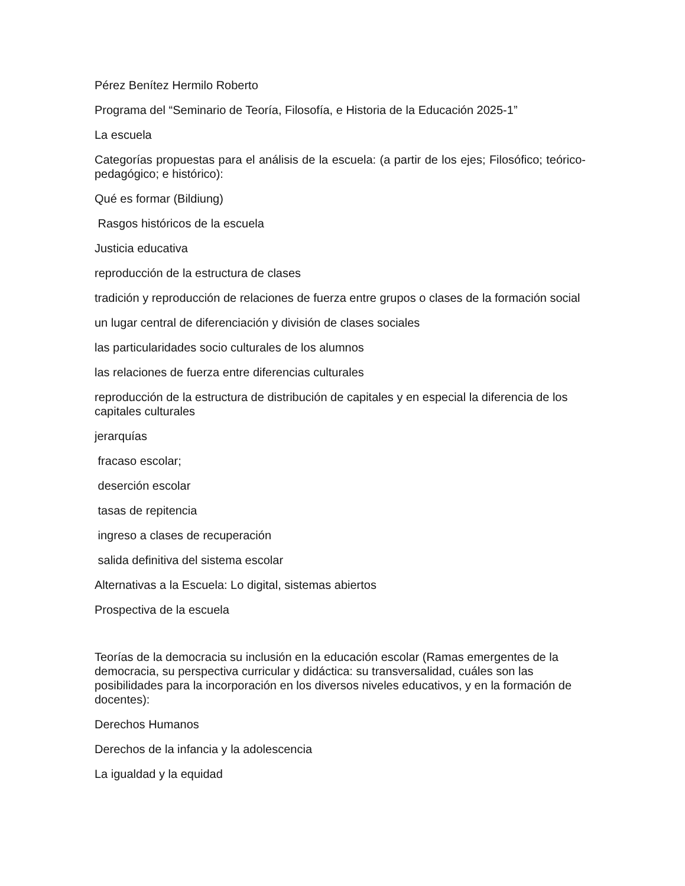Pérez Benítez Hermilo Roberto
Programa del “Seminario de Teoría, Filosofía, e Historia de la Educación 2025-1”
La escuela
Categorías propuestas para el análisis de la escuela: (a partir de los ejes; Filosófico; teórico-pedagógico; e histórico):
Qué es formar (Bildiung)
Rasgos históricos de la escuela
Justicia educativa
reproducción de la estructura de clases
tradición y reproducción de relaciones de fuerza entre grupos o clases de la formación social
un lugar central de diferenciación y división de clases sociales
las particularidades socio culturales de los alumnos
las relaciones de fuerza entre diferencias culturales
reproducción de la estructura de distribución de capitales y en especial la diferencia de los capitales culturales
jerarquías
fracaso escolar;
deserción escolar
tasas de repitencia
ingreso a clases de recuperación
salida definitiva del sistema escolar
Alternativas a la Escuela: Lo digital, sistemas abiertos
Prospectiva de la escuela
Teorías de la democracia su inclusión en la educación escolar (Ramas emergentes de la democracia, su perspectiva curricular y didáctica: su transversalidad, cuáles son las posibilidades para la incorporación en los diversos niveles educativos, y en la formación de docentes):
Derechos Humanos
Derechos de la infancia y la adolescencia
La igualdad y la equidad